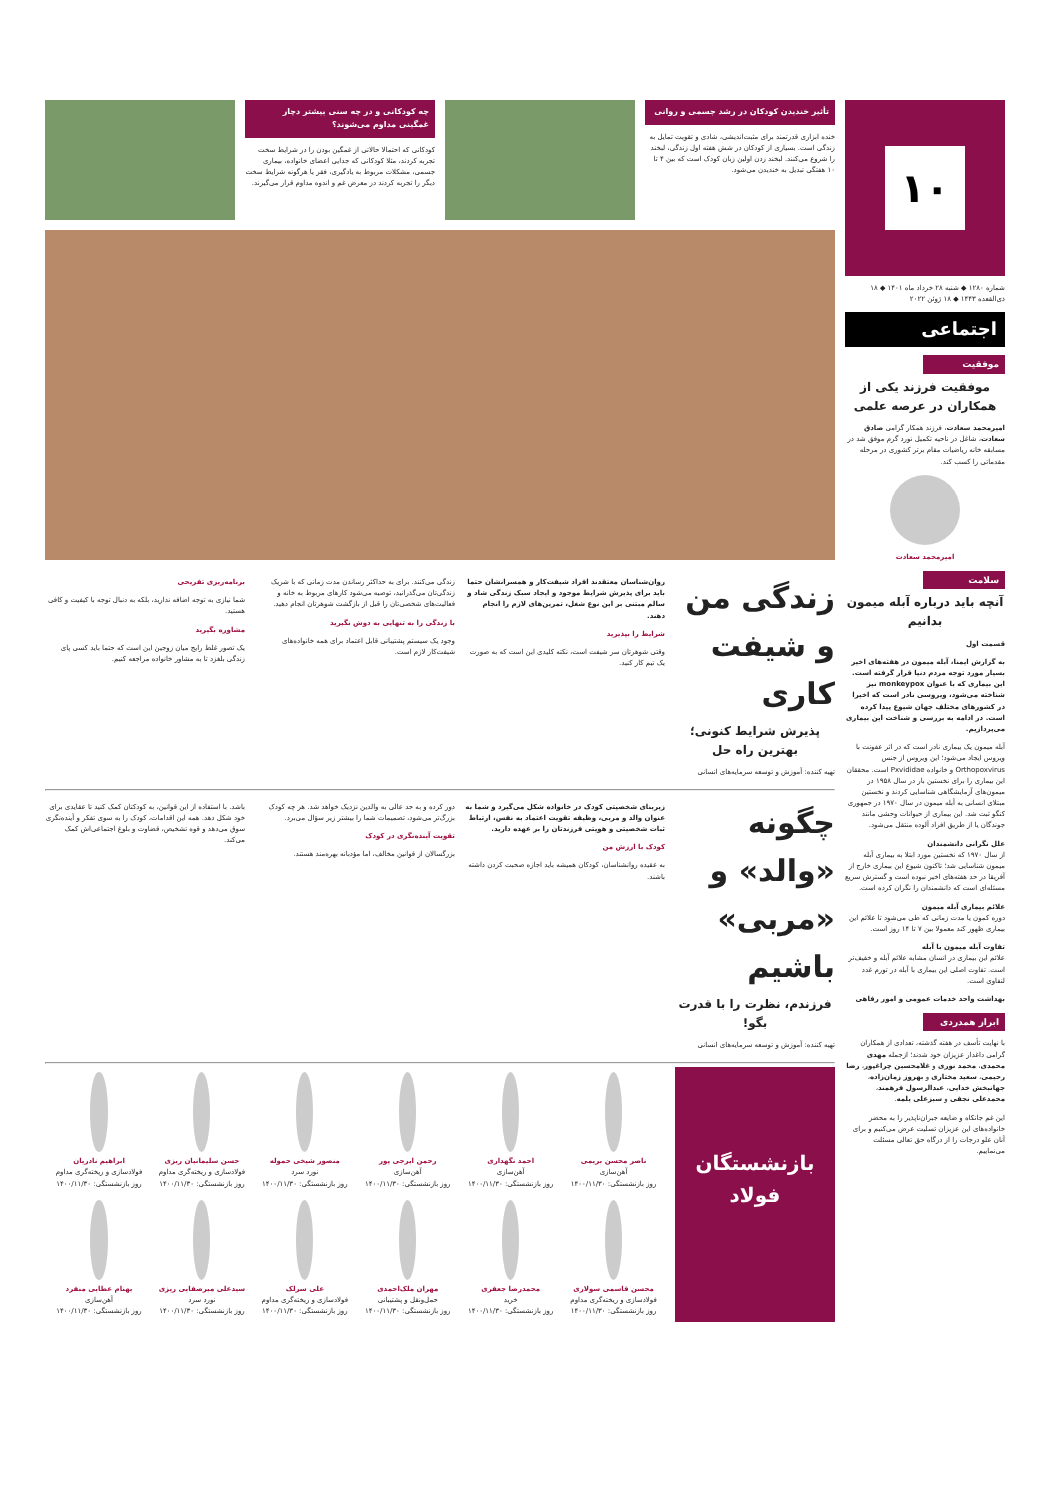۱۰
شماره ۱۲۸۰ ◆ شنبه ۲۸ خرداد ماه ۱۴۰۱ ◆ ۱۸ ذی‌القعده ۱۴۴۳ ◆ ۱۸ ژوئن ۲۰۲۲
اجتماعی
موفقیت
موفقیت فرزند یکی از همکاران در عرصه علمی
امیرمحمد سعادت، فرزند همکار گرامی صادق سعادت، شاغل در ناحیه تکمیل نورد گرم موفق شد در مسابقه خانه ریاضیات مقام برتر کشوری در مرحله مقدماتی را کسب کند.
امیرمحمد سعادت
سلامت
آنچه باید درباره آبله میمون بدانیم
قسمت اول
به گزارش ایمنا، آبله میمون در هفته‌های اخیر بسیار مورد توجه مردم دنیا قرار گرفته است. این بیماری که با عنوان monkeypox نیز شناخته می‌شود، ویروسی نادر است که اخیرا در کشورهای مختلف جهان شیوع پیدا کرده است. در ادامه به بررسی و شناخت این بیماری می‌پردازیم.
آبله میمون یک بیماری نادر است که در اثر عفونت با ویروس ایجاد می‌شود؛ این ویروس از جنس Orthopoxvirus و خانواده Pxvididae است. محققان این بیماری را برای نخستین بار در سال ۱۹۵۸ در میمون‌های آزمایشگاهی شناسایی کردند و نخستین مبتلای انسانی به آبله میمون در سال ۱۹۷۰ در جمهوری کنگو ثبت شد. این بیماری از حیوانات وحشی مانند جوندگان یا از طریق افراد آلوده منتقل می‌شود.
علل نگرانی دانشمندان
از سال ۱۹۷۰ که نخستین مورد ابتلا به بیماری آبله میمون شناسایی شد؛ تاکنون شیوع این بیماری خارج از آفریقا در حد هفته‌های اخیر نبوده است و گسترش سریع مسئله‌ای است که دانشمندان را نگران کرده است.
علائم بیماری آبله میمون
دوره کمون یا مدت زمانی که طی می‌شود تا علائم این بیماری ظهور کند معمولا بین ۷ تا ۱۴ روز است.
تفاوت آبله میمون با آبله
علائم این بیماری در انسان مشابه علائم آبله و خفیف‌تر است. تفاوت اصلی این بیماری با آبله در تورم غدد لنفاوی است.
بهداشت واحد خدمات عمومی و امور رفاهی
ابراز همدردی
با نهایت تأسف در هفته گذشته، تعدادی از همکاران گرامی داغدار عزیزان خود شدند؛ ازجمله مهدی محمدی، محمد نوری و غلامحسین چراغپور، رضا رحیمی، سعید مختاری و بهروز زمان‌زاده، جهانبخش خدایی، عبدالرسول فرهمند، محمدعلی نجفی و سبزعلی یلمه.
این غم جانکاه و ضایعه جبران‌ناپذیر را به محضر خانواده‌های این عزیزان تسلیت عرض می‌کنیم و برای آنان علو درجات را از درگاه حق تعالی مسئلت می‌نماییم.
تأثیر خندیدن کودکان در رشد جسمی و روانی
خنده ابزاری قدرتمند برای مثبت‌اندیشی، شادی و تقویت تمایل به زندگی است. بسیاری از کودکان در شش هفته اول زندگی، لبخند را شروع می‌کنند. لبخند زدن اولین زبان کودک است که بین ۴ تا ۱۰ هفتگی تبدیل به خندیدن می‌شود.
چه کودکانی و در چه سنی بیشتر دچار غمگینی مداوم می‌شوند؟
کودکانی که احتمالا حالاتی از غمگین بودن را در شرایط سخت تجربه کردند، مثلا کودکانی که جدایی اعضای خانواده، بیماری جسمی، مشکلات مربوط به یادگیری، فقر یا هرگونه شرایط سخت دیگر را تجربه کردند در معرض غم و اندوه مداوم قرار می‌گیرند.
زندگی من و شیفت کاری
پذیرش شرایط کنونی؛ بهترین راه حل
تهیه کننده: آموزش و توسعه سرمایه‌های انسانی
روان‌شناسان معتقدند افراد شیفت‌کار و همسرانشان حتما باید برای پذیرش شرایط موجود و ایجاد سبک زندگی شاد و سالم مبتنی بر این نوع شغل، تمرین‌های لازم را انجام دهند.
شرایط را بپذیرید
وقتی شوهرتان سر شیفت است، نکته کلیدی این است که به صورت یک تیم کار کنید.
زندگی می‌کنند. برای به حداکثر رساندن مدت زمانی که با شریک زندگی‌تان می‌گذرانید، توصیه می‌شود کارهای مربوط به خانه و فعالیت‌های شخصی‌تان را قبل از بازگشت شوهرتان انجام دهید.
با زندگی را به تنهایی به دوش نگیرید
وجود یک سیستم پشتیبانی قابل اعتماد برای همه خانواده‌های شیفت‌کار لازم است.
برنامه‌ریزی تفریحی
شما نیازی به توجه اضافه ندارید، بلکه به دنبال توجه با کیفیت و کافی هستید.
مشاوره بگیرید
یک تصور غلط رایج میان زوجین این است که حتما باید کسی پای زندگی بلغزد تا به مشاور خانواده مراجعه کنیم.
چگونه «والد» و «مربی» باشیم
فرزندم، نظرت را با قدرت بگو!
تهیه کننده: آموزش و توسعه سرمایه‌های انسانی
زیربنای شخصیتی کودک در خانواده شکل می‌گیرد و شما به عنوان والد و مربی، وظیفه تقویت اعتماد به نفس، ارتباط ثبات شخصیتی و هویتی فرزندتان را بر عهده دارید.
کودک با ارزش من
به عقیده روانشناسان، کودکان همیشه باید اجازه صحبت کردن داشته باشند.
دور کرده و به حد عالی به والدین نزدیک خواهد شد. هر چه کودک بزرگ‌تر می‌شود، تصمیمات شما را بیشتر زیر سؤال می‌برد.
تقویت آینده‌نگری در کودک
بزرگسالان از قوانین مخالف، اما مؤدبانه بهره‌مند هستند.
باشد. با استفاده از این قوانین، به کودکتان کمک کنید تا عقایدی برای خود شکل دهد. همه این اقدامات، کودک را به سوی تفکر و آینده‌نگری سوق می‌دهد و قوه تشخیص، قضاوت و بلوغ اجتماعی‌اش کمک می‌کند.
بازنشستگان فولاد
ناصر محسن بریمی
آهن‌سازی
روز بازنشستگی: ۱۴۰۰/۱۱/۳۰
احمد نگهداری
آهن‌سازی
روز بازنشستگی: ۱۴۰۰/۱۱/۳۰
رحمن ایرجی پور
آهن‌سازی
روز بازنشستگی: ۱۴۰۰/۱۱/۳۰
منصور شیخی حموله
نورد سرد
روز بازنشستگی: ۱۴۰۰/۱۱/۳۰
حسن سلیمانیان ریزی
فولادسازی و ریخته‌گری مداوم
روز بازنشستگی: ۱۴۰۰/۱۱/۳۰
ابراهیم نادریان
فولادسازی و ریخته‌گری مداوم
روز بازنشستگی: ۱۴۰۰/۱۱/۳۰
محسن قاسمی سولاری
فولادسازی و ریخته‌گری مداوم
روز بازنشستگی: ۱۴۰۰/۱۱/۳۰
محمدرضا جعفری
خرید
روز بازنشستگی: ۱۴۰۰/۱۱/۳۰
مهران ملک‌احمدی
حمل‌ونقل و پشتیبانی
روز بازنشستگی: ۱۴۰۰/۱۱/۳۰
علی سرلک
فولادسازی و ریخته‌گری مداوم
روز بازنشستگی: ۱۴۰۰/۱۱/۳۰
سیدعلی میرصفایی ریزی
نورد سرد
روز بازنشستگی: ۱۴۰۰/۱۱/۳۰
بهنام عطایی منفرد
آهن‌سازی
روز بازنشستگی: ۱۴۰۰/۱۱/۳۰